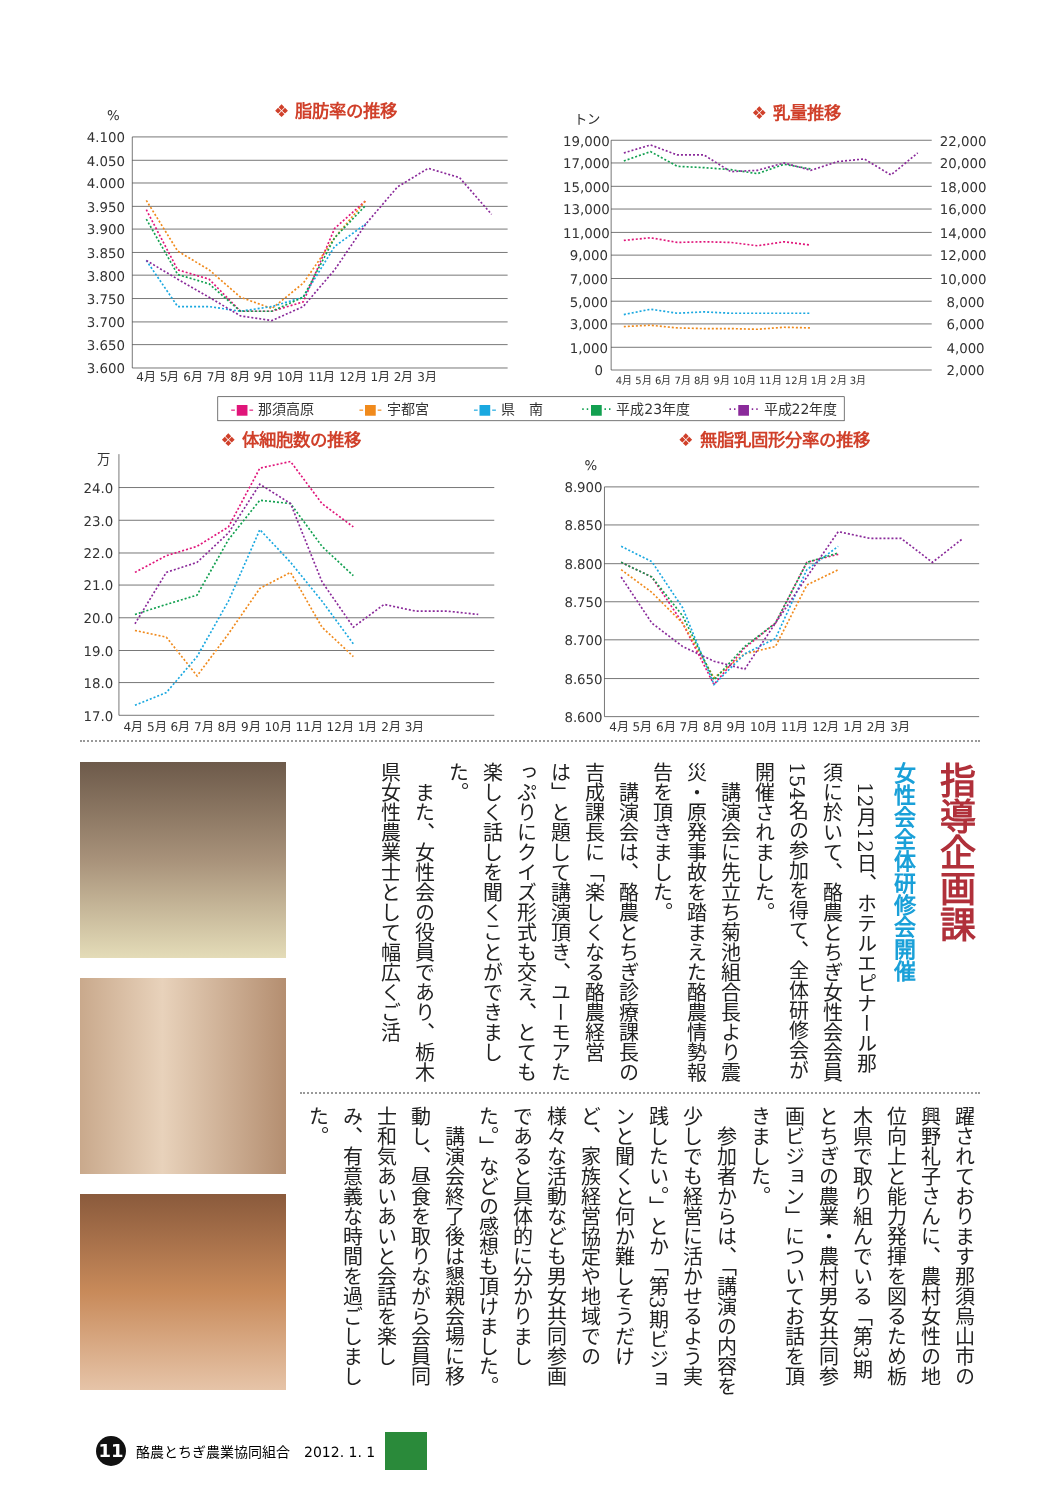❖ 脂肪率の推移
%
4.100
4.050
4.000
3.950
3.900
3.850
3.800
3.750
3.700
3.650
3.600
4月 5月 6月 7月 8月 9月 10月 11月 12月 1月 2月 3月
❖ 乳量推移
トン
19,000
17,000
15,000
13,000
11,000
9,000
7,000
5,000
3,000
1,000
0
22,000
20,000
18,000
16,000
14,000
12,000
10,000
8,000
6,000
4,000
2,000
4月 5月 6月 7月 8月 9月 10月 11月 12月 1月 2月 3月
-■- 那須高原 -■- 宇都宮 -■- 県　南 ··■·· 平成23年度 ··■·· 平成22年度
❖ 体細胞数の推移
万
24.0
23.0
22.0
21.0
20.0
19.0
18.0
17.0
4月 5月 6月 7月 8月 9月 10月 11月 12月 1月 2月 3月
❖ 無脂乳固形分率の推移
%
8.900
8.850
8.800
8.750
8.700
8.650
8.600
4月 5月 6月 7月 8月 9月 10月 11月 12月 1月 2月 3月
指導企画課
女性会全体研修会開催
12月12日、ホテルエピナール那須に於いて、酪農とちぎ女性会会員154名の参加を得て、全体研修会が開催されました。
講演会に先立ち菊池組合長より震災・原発事故を踏まえた酪農情勢報告を頂きました。
講演会は、酪農とちぎ診療課長の吉成課長に「楽しくなる酪農経営は」と題して講演頂き、ユーモアたっぷりにクイズ形式も交え、とても楽しく話しを聞くことができました。
また、女性会の役員であり、栃木県女性農業士として幅広くご活
躍されております那須烏山市の興野礼子さんに、農村女性の地位向上と能力発揮を図るため栃木県で取り組んでいる「第3期とちぎの農業・農村男女共同参画ビジョン」についてお話を頂きました。
参加者からは、「講演の内容を少しでも経営に活かせるよう実践したい。」とか「第3期ビジョンと聞くと何か難しそうだけど、家族経営協定や地域での様々な活動なども男女共同参画であると具体的に分かりました。」などの感想も頂けました。
講演会終了後は懇親会場に移動し、昼食を取りながら会員同士和気あいあいと会話を楽しみ、有意義な時間を過ごしました。
11
酪農とちぎ農業協同組合　2012. 1. 1